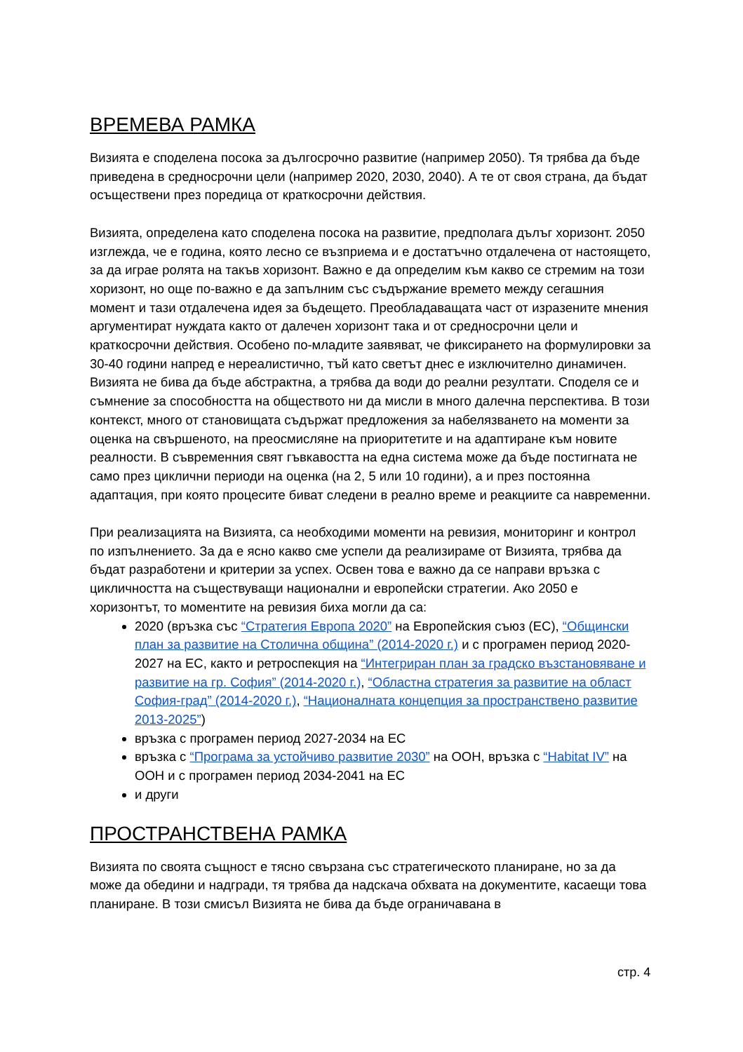ВРЕМЕВА РАМКА
Визията е споделена посока за дългосрочно развитие (например 2050). Тя трябва да бъде приведена в средносрочни цели (например 2020, 2030, 2040). А те от своя страна, да бъдат осъществени през поредица от краткосрочни действия.
Визията, определена като споделена посока на развитие, предполага дълъг хоризонт. 2050 изглежда, че е година, която лесно се възприема и е достатъчно отдалечена от настоящето, за да играе ролята на такъв хоризонт. Важно е да определим към какво се стремим на този хоризонт, но още по-важно е да запълним със съдържание времето между сегашния момент и тази отдалечена идея за бъдещето. Преобладаващата част от изразените мнения аргументират нуждата както от далечен хоризонт така и от средносрочни цели и краткосрочни действия. Особено по-младите заявяват, че фиксирането на формулировки за 30-40 години напред е нереалистично, тъй като светът днес е изключително динамичен. Визията не бива да бъде абстрактна, а трябва да води до реални резултати. Споделя се и съмнение за способността на обществото ни да мисли в много далечна перспектива. В този контекст, много от становищата съдържат предложения за набелязването на моменти за оценка на свършеното, на преосмисляне на приоритетите и на адаптиране към новите реалности. В съвременния свят гъвкавостта на една система може да бъде постигната не само през циклични периоди на оценка (на 2, 5 или 10 години), а и през постоянна адаптация, при която процесите биват следени в реално време и реакциите са навременни.
При реализацията на Визията, са необходими моменти на ревизия, мониторинг и контрол по изпълнението. За да е ясно какво сме успели да реализираме от Визията, трябва да бъдат разработени и критерии за успех. Освен това е важно да се направи връзка с цикличността на съществуващи национални и европейски стратегии. Ако 2050 е хоризонтът, то моментите на ревизия биха могли да са:
2020 (връзка със “Стратегия Европа 2020” на Европейския съюз (ЕС), “Общински план за развитие на Столична община” (2014-2020 г.) и с програмен период 2020-2027 на ЕС, както и ретроспекция на “Интегриран план за градско възстановяване и развитие на гр. София” (2014-2020 г.), “Областна стратегия за развитие на област София-град” (2014-2020 г.), “Националната концепция за пространствено развитие 2013-2025”)
връзка с програмен период 2027-2034 на ЕС
връзка с “Програма за устойчиво развитие 2030” на ООН, връзка с “Habitat IV” на ООН и с програмен период 2034-2041 на ЕС
и други
ПРОСТРАНСТВЕНА РАМКА
Визията по своята същност е тясно свързана със стратегическото планиране, но за да може да обедини и надгради, тя трябва да надскача обхвата на документите, касаещи това планиране. В този смисъл Визията не бива да бъде ограничавана в
стр. 4